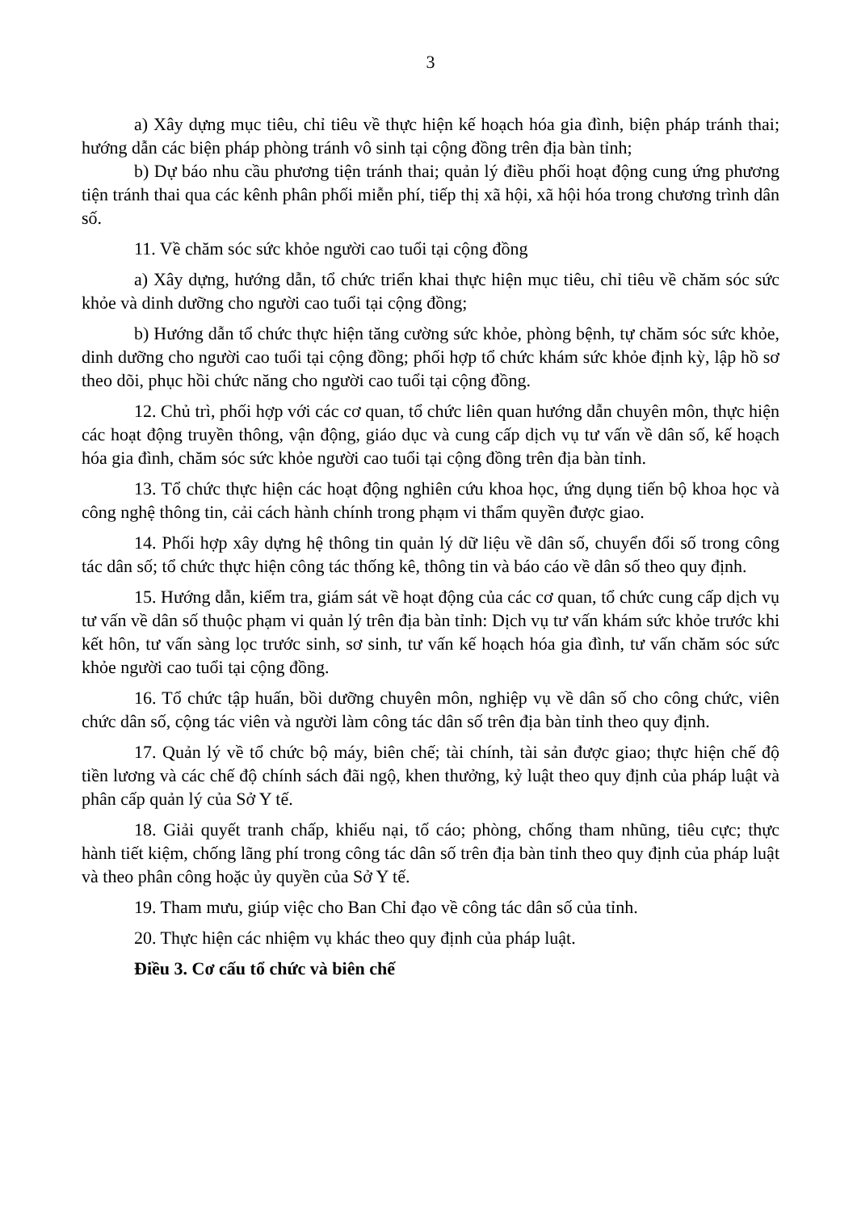3
a) Xây dựng mục tiêu, chỉ tiêu về thực hiện kế hoạch hóa gia đình, biện pháp tránh thai; hướng dẫn các biện pháp phòng tránh vô sinh tại cộng đồng trên địa bàn tỉnh;
b) Dự báo nhu cầu phương tiện tránh thai; quản lý điều phối hoạt động cung ứng phương tiện tránh thai qua các kênh phân phối miễn phí, tiếp thị xã hội, xã hội hóa trong chương trình dân số.
11. Về chăm sóc sức khỏe người cao tuổi tại cộng đồng
a) Xây dựng, hướng dẫn, tổ chức triển khai thực hiện mục tiêu, chỉ tiêu về chăm sóc sức khỏe và dinh dưỡng cho người cao tuổi tại cộng đồng;
b) Hướng dẫn tổ chức thực hiện tăng cường sức khỏe, phòng bệnh, tự chăm sóc sức khỏe, dinh dưỡng cho người cao tuổi tại cộng đồng; phối hợp tổ chức khám sức khỏe định kỳ, lập hồ sơ theo dõi, phục hồi chức năng cho người cao tuổi tại cộng đồng.
12. Chủ trì, phối hợp với các cơ quan, tổ chức liên quan hướng dẫn chuyên môn, thực hiện các hoạt động truyền thông, vận động, giáo dục và cung cấp dịch vụ tư vấn về dân số, kế hoạch hóa gia đình, chăm sóc sức khỏe người cao tuổi tại cộng đồng trên địa bàn tỉnh.
13. Tổ chức thực hiện các hoạt động nghiên cứu khoa học, ứng dụng tiến bộ khoa học và công nghệ thông tin, cải cách hành chính trong phạm vi thẩm quyền được giao.
14. Phối hợp xây dựng hệ thông tin quản lý dữ liệu về dân số, chuyển đổi số trong công tác dân số; tổ chức thực hiện công tác thống kê, thông tin và báo cáo về dân số theo quy định.
15. Hướng dẫn, kiểm tra, giám sát về hoạt động của các cơ quan, tổ chức cung cấp dịch vụ tư vấn về dân số thuộc phạm vi quản lý trên địa bàn tỉnh: Dịch vụ tư vấn khám sức khỏe trước khi kết hôn, tư vấn sàng lọc trước sinh, sơ sinh, tư vấn kế hoạch hóa gia đình, tư vấn chăm sóc sức khỏe người cao tuổi tại cộng đồng.
16. Tổ chức tập huấn, bồi dưỡng chuyên môn, nghiệp vụ về dân số cho công chức, viên chức dân số, cộng tác viên và người làm công tác dân số trên địa bàn tỉnh theo quy định.
17. Quản lý về tổ chức bộ máy, biên chế; tài chính, tài sản được giao; thực hiện chế độ tiền lương và các chế độ chính sách đãi ngộ, khen thưởng, kỷ luật theo quy định của pháp luật và phân cấp quản lý của Sở Y tế.
18. Giải quyết tranh chấp, khiếu nại, tố cáo; phòng, chống tham nhũng, tiêu cực; thực hành tiết kiệm, chống lãng phí trong công tác dân số trên địa bàn tỉnh theo quy định của pháp luật và theo phân công hoặc ủy quyền của Sở Y tế.
19. Tham mưu, giúp việc cho Ban Chỉ đạo về công tác dân số của tỉnh.
20. Thực hiện các nhiệm vụ khác theo quy định của pháp luật.
Điều 3. Cơ cấu tổ chức và biên chế